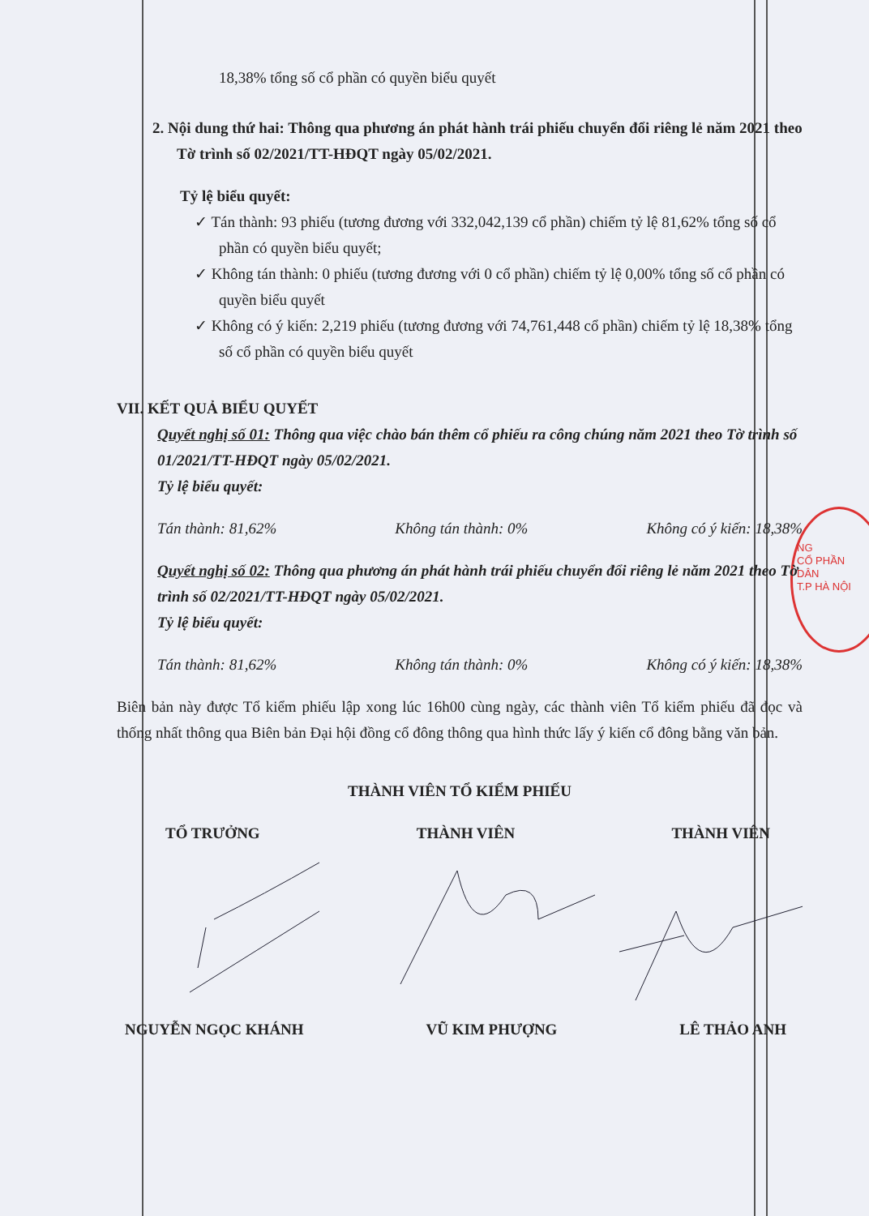NG
CỔ PHẦN
DÂN
T.P HÀ NỘI
18,38% tổng số cổ phần có quyền biểu quyết
2. Nội dung thứ hai: Thông qua phương án phát hành trái phiếu chuyển đổi riêng lẻ năm 2021 theo Tờ trình số 02/2021/TT-HĐQT ngày 05/02/2021.
Tỷ lệ biểu quyết:
✓ Tán thành: 93 phiếu (tương đương với 332,042,139 cổ phần) chiếm tỷ lệ 81,62% tổng số cổ phần có quyền biểu quyết;
✓ Không tán thành: 0 phiếu (tương đương với 0 cổ phần) chiếm tỷ lệ 0,00% tổng số cổ phần có quyền biểu quyết
✓ Không có ý kiến: 2,219 phiếu (tương đương với 74,761,448 cổ phần) chiếm tỷ lệ 18,38% tổng số cổ phần có quyền biểu quyết
VII. KẾT QUẢ BIỂU QUYẾT
Quyết nghị số 01: Thông qua việc chào bán thêm cổ phiếu ra công chúng năm 2021 theo Tờ trình số 01/2021/TT-HĐQT ngày 05/02/2021.
Tỷ lệ biểu quyết:
Tán thành: 81,62% Không tán thành: 0% Không có ý kiến: 18,38%
Quyết nghị số 02: Thông qua phương án phát hành trái phiếu chuyển đổi riêng lẻ năm 2021 theo Tờ trình số 02/2021/TT-HĐQT ngày 05/02/2021.
Tỷ lệ biểu quyết:
Tán thành: 81,62% Không tán thành: 0% Không có ý kiến: 18,38%
Biên bản này được Tổ kiểm phiếu lập xong lúc 16h00 cùng ngày, các thành viên Tổ kiểm phiếu đã đọc và thống nhất thông qua Biên bản Đại hội đồng cổ đông thông qua hình thức lấy ý kiến cổ đông bằng văn bản.
THÀNH VIÊN TỔ KIỂM PHIẾU
TỔ TRƯỞNG THÀNH VIÊN THÀNH VIÊN
NGUYỄN NGỌC KHÁNH VŨ KIM PHƯỢNG LÊ THẢO ANH